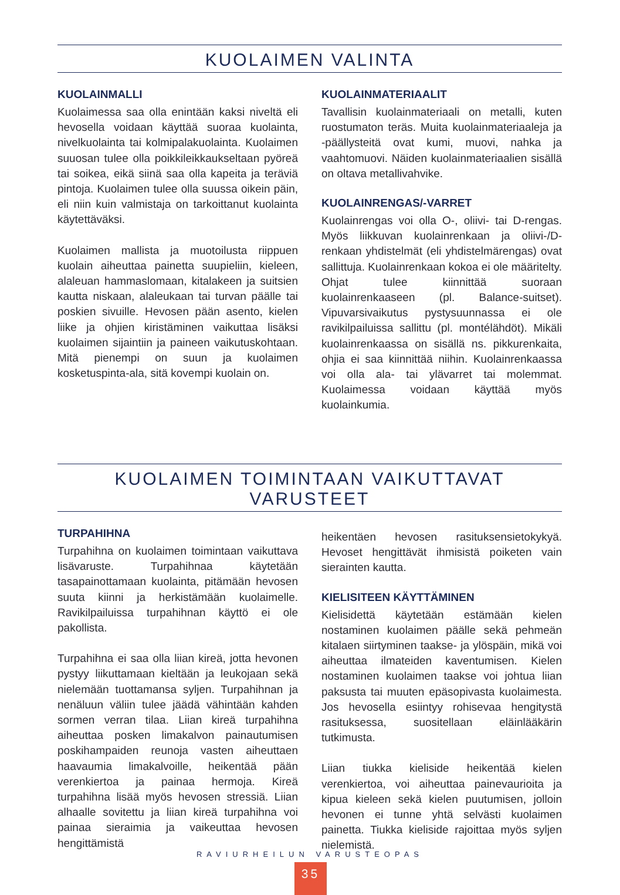KUOLAIMEN VALINTA
KUOLAINMALLI
Kuolaimessa saa olla enintään kaksi niveltä eli hevosella voidaan käyttää suoraa kuolainta, nivelkuolainta tai kolmipalakuolainta. Kuolaimen suuosan tulee olla poikkileikkaukseltaan pyöreä tai soikea, eikä siinä saa olla kapeita ja teräviä pintoja. Kuolaimen tulee olla suussa oikein päin, eli niin kuin valmistaja on tarkoittanut kuolainta käytettäväksi.
Kuolaimen mallista ja muotoilusta riippuen kuolain aiheuttaa painetta suupieliin, kieleen, alaleuan hammaslomaan, kitalakeen ja suitsien kautta niskaan, alaleukaan tai turvan päälle tai poskien sivuille. Hevosen pään asento, kielen liike ja ohjien kiristäminen vaikuttaa lisäksi kuolaimen sijaintiin ja paineen vaikutuskohtaan. Mitä pienempi on suun ja kuolaimen kosketuspinta-ala, sitä kovempi kuolain on.
KUOLAINMATERIAALIT
Tavallisin kuolainmateriaali on metalli, kuten ruostumaton teräs. Muita kuolainmateriaaleja ja -päällysteitä ovat kumi, muovi, nahka ja vaahtomuovi. Näiden kuolainmateriaalien sisällä on oltava metallivahvike.
KUOLAINRENGAS/-VARRET
Kuolainrengas voi olla O-, oliivi- tai D-rengas. Myös liikkuvan kuolainrenkaan ja oliivi-/D-renkaan yhdistelmät (eli yhdistelmärengas) ovat sallittuja. Kuolainrenkaan kokoa ei ole määritelty. Ohjat tulee kiinnittää suoraan kuolainrenkaaseen (pl. Balance-suitset). Vipuvarsivaikutus pystysuunnassa ei ole ravikilpailuissa sallittu (pl. montélähdöt). Mikäli kuolainrenkaassa on sisällä ns. pikkurenkaita, ohjia ei saa kiinnittää niihin. Kuolainrenkaassa voi olla ala- tai ylävarret tai molemmat. Kuolaimessa voidaan käyttää myös kuolainkumia.
KUOLAIMEN TOIMINTAAN VAIKUTTAVAT VARUSTEET
TURPAHIHNA
Turpahihna on kuolaimen toimintaan vaikuttava lisävaruste. Turpahihnaa käytetään tasapainottamaan kuolainta, pitämään hevosen suuta kiinni ja herkistämään kuolaimelle. Ravikilpailuissa turpahihnan käyttö ei ole pakollista.
Turpahihna ei saa olla liian kireä, jotta hevonen pystyy liikuttamaan kieltään ja leukojaan sekä nielemään tuottamansa syljen. Turpahihnan ja nenäluun väliin tulee jäädä vähintään kahden sormen verran tilaa. Liian kireä turpahihna aiheuttaa posken limakalvon painautumisen poskihampaiden reunoja vasten aiheuttaen haavaumia limakalvoille, heikentää pään verenkiertoa ja painaa hermoja. Kireä turpahihna lisää myös hevosen stressiä. Liian alhaalle sovitettu ja liian kireä turpahihna voi painaa sieraimia ja vaikeuttaa hevosen hengittämistä
heikentäen hevosen rasituksensietokykyä. Hevoset hengittävät ihmisistä poiketen vain sierainten kautta.
KIELISITEEN KÄYTTÄMINEN
Kielisidettä käytetään estämään kielen nostaminen kuolaimen päälle sekä pehmeän kitalaen siirtyminen taakse- ja ylöspäin, mikä voi aiheuttaa ilmateiden kaventumisen. Kielen nostaminen kuolaimen taakse voi johtua liian paksusta tai muuten epäsopivasta kuolaimesta. Jos hevosella esiintyy rohisevaa hengitystä rasituksessa, suositellaan eläinlääkärin tutkimusta.
Liian tiukka kieliside heikentää kielen verenkiertoa, voi aiheuttaa painevaurioita ja kipua kieleen sekä kielen puutumisen, jolloin hevonen ei tunne yhtä selvästi kuolaimen painetta. Tiukka kieliside rajoittaa myös syljen nielemistä.
RAVIURHEILUN VARUSTEOPAS
35